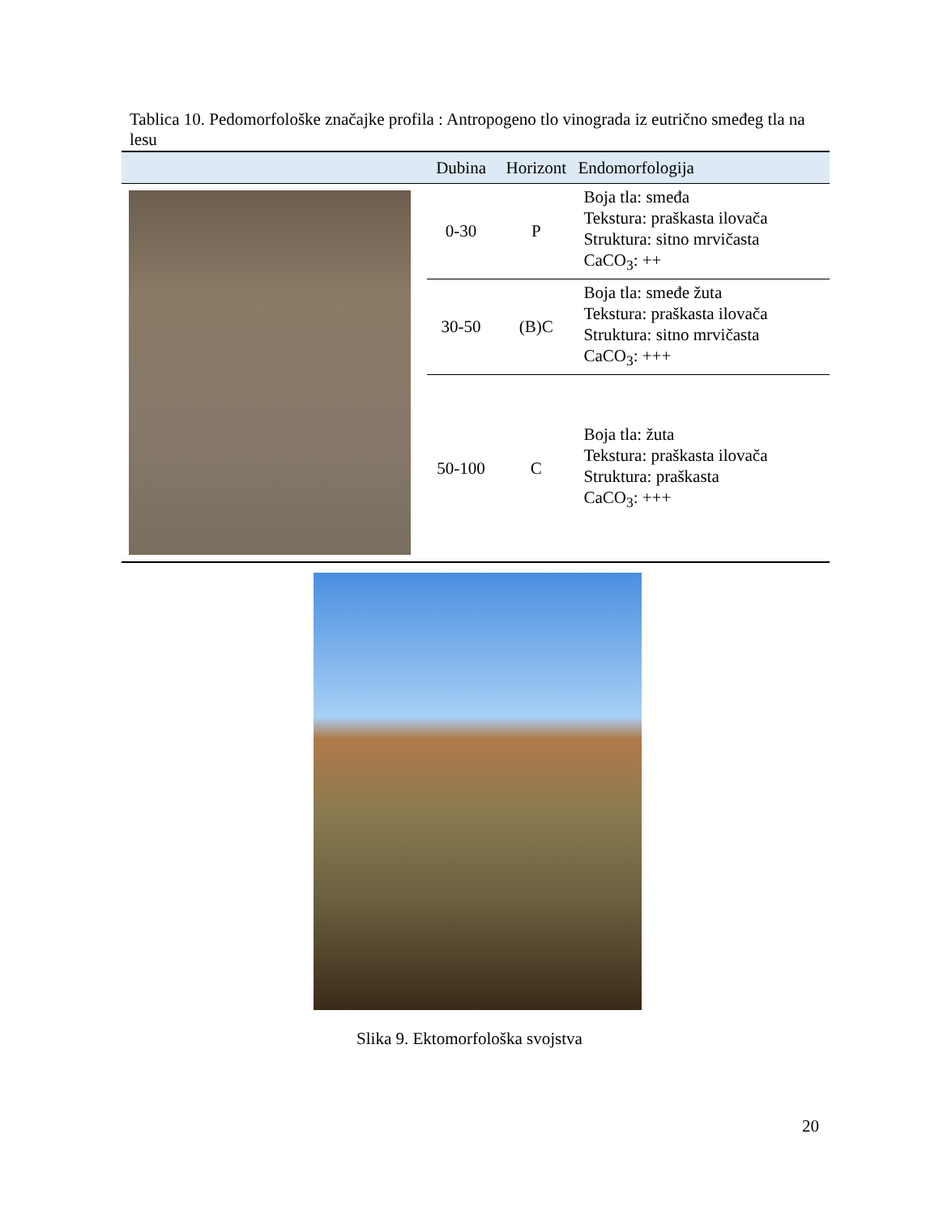Tablica 10. Pedomorfološke značajke profila : Antropogeno tlo vinograda iz eutrično smeđeg tla na lesu
| | Dubina | Horizont | Endomorfologija |
| --- | --- | --- | --- |
| | 0-30 | P | Boja tla: smeđa Tekstura: praškasta ilovača Struktura: sitno mrvičasta CaCO<sub>3</sub>: ++ |
| | 30-50 | (B)C | Boja tla: smeđe žuta Tekstura: praškasta ilovača Struktura: sitno mrvičasta CaCO<sub>3</sub>: +++ |
| | 50-100 | C | Boja tla: žuta Tekstura: praškasta ilovača Struktura: praškasta CaCO<sub>3</sub>: +++ |
Slika 9. Ektomorfološka svojstva
20